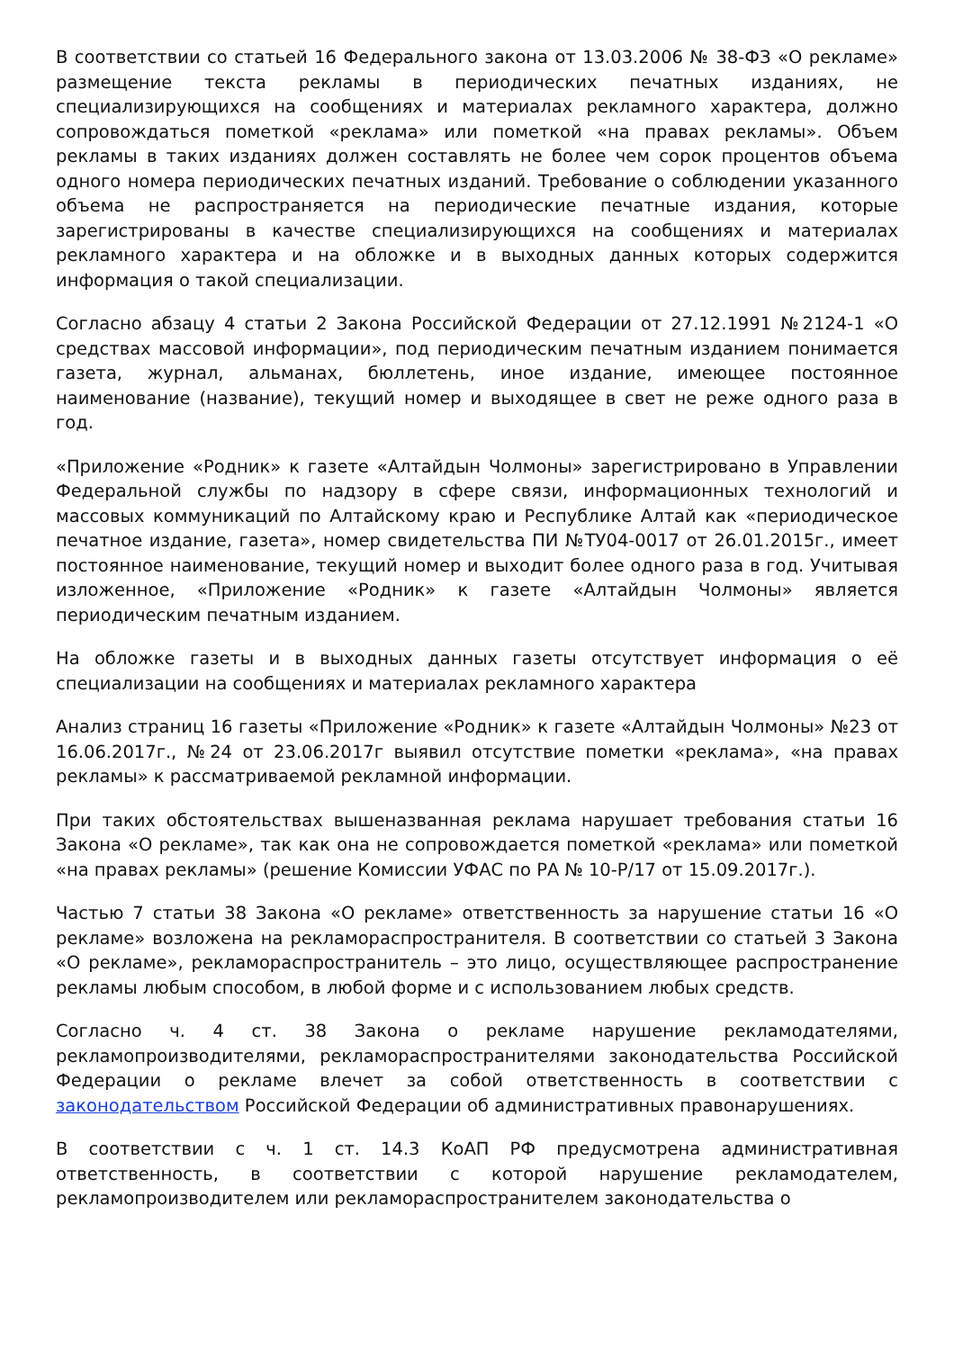В соответствии со статьей 16 Федерального закона от 13.03.2006 № 38-ФЗ «О рекламе» размещение текста рекламы в периодических печатных изданиях, не специализирующихся на сообщениях и материалах рекламного характера, должно сопровождаться пометкой «реклама» или пометкой «на правах рекламы». Объем рекламы в таких изданиях должен составлять не более чем сорок процентов объема одного номера периодических печатных изданий. Требование о соблюдении указанного объема не распространяется на периодические печатные издания, которые зарегистрированы в качестве специализирующихся на сообщениях и материалах рекламного характера и на обложке и в выходных данных которых содержится информация о такой специализации.
Согласно абзацу 4 статьи 2 Закона Российской Федерации от 27.12.1991 №2124-1 «О средствах массовой информации», под периодическим печатным изданием понимается газета, журнал, альманах, бюллетень, иное издание, имеющее постоянное наименование (название), текущий номер и выходящее в свет не реже одного раза в год.
«Приложение «Родник» к газете «Алтайдын Чолмоны» зарегистрировано в Управлении Федеральной службы по надзору в сфере связи, информационных технологий и массовых коммуникаций по Алтайскому краю и Республике Алтай как «периодическое печатное издание, газета», номер свидетельства ПИ №ТУ04-0017 от 26.01.2015г., имеет постоянное наименование, текущий номер и выходит более одного раза в год. Учитывая изложенное, «Приложение «Родник» к газете «Алтайдын Чолмоны» является периодическим печатным изданием.
На обложке газеты и в выходных данных газеты отсутствует информация о её специализации на сообщениях и материалах рекламного характера
Анализ страниц 16 газеты «Приложение «Родник» к газете «Алтайдын Чолмоны» №23 от 16.06.2017г., №24 от 23.06.2017г выявил отсутствие пометки «реклама», «на правах рекламы» к рассматриваемой рекламной информации.
При таких обстоятельствах вышеназванная реклама нарушает требования статьи 16 Закона «О рекламе», так как она не сопровождается пометкой «реклама» или пометкой «на правах рекламы» (решение Комиссии УФАС по РА № 10-Р/17 от 15.09.2017г.).
Частью 7 статьи 38 Закона «О рекламе» ответственность за нарушение статьи 16 «О рекламе» возложена на рекламораспространителя. В соответствии со статьей 3 Закона «О рекламе», рекламораспространитель – это лицо, осуществляющее распространение рекламы любым способом, в любой форме и с использованием любых средств.
Согласно ч. 4 ст. 38 Закона о рекламе нарушение рекламодателями, рекламопроизводителями, рекламораспространителями законодательства Российской Федерации о рекламе влечет за собой ответственность в соответствии с законодательством Российской Федерации об административных правонарушениях.
В соответствии с ч. 1 ст. 14.3 КоАП РФ предусмотрена административная ответственность, в соответствии с которой нарушение рекламодателем, рекламопроизводителем или рекламораспространителем законодательства о